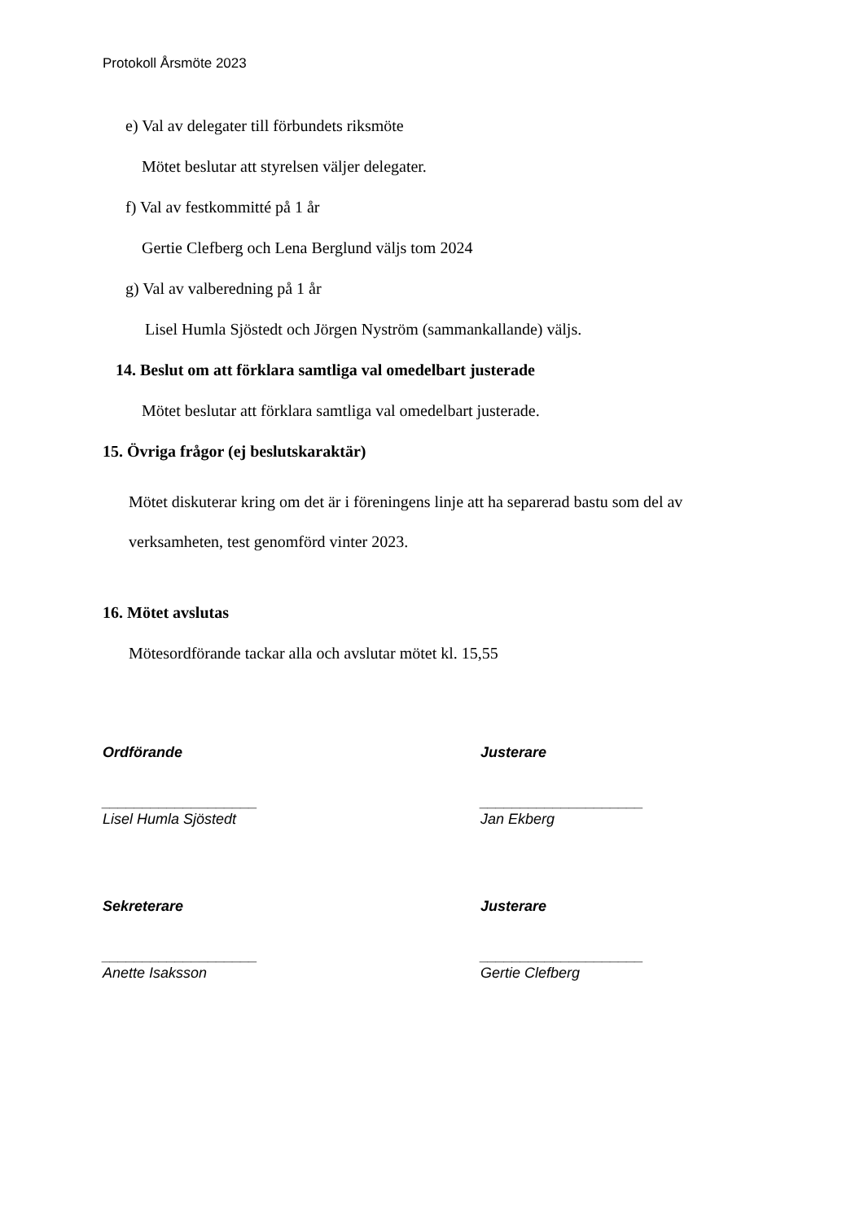Protokoll Årsmöte 2023
e) Val av delegater till förbundets riksmöte
Mötet beslutar att styrelsen väljer delegater.
f) Val av festkommitté på 1 år
Gertie Clefberg och Lena Berglund väljs tom 2024
g) Val av valberedning på 1 år
Lisel Humla Sjöstedt och Jörgen Nyström (sammankallande) väljs.
14. Beslut om att förklara samtliga val omedelbart justerade
Mötet beslutar att förklara samtliga val omedelbart justerade.
15. Övriga frågor (ej beslutskaraktär)
Mötet diskuterar kring om det är i föreningens linje att ha separerad bastu som del av
verksamheten, test genomförd vinter 2023.
16. Mötet avslutas
Mötesordförande tackar alla och avslutar mötet kl. 15,55
Ordförande
___________________
Lisel Humla Sjöstedt
Justerare
____________________
Jan Ekberg
Sekreterare
___________________
Anette Isaksson
Justerare
____________________
Gertie Clefberg